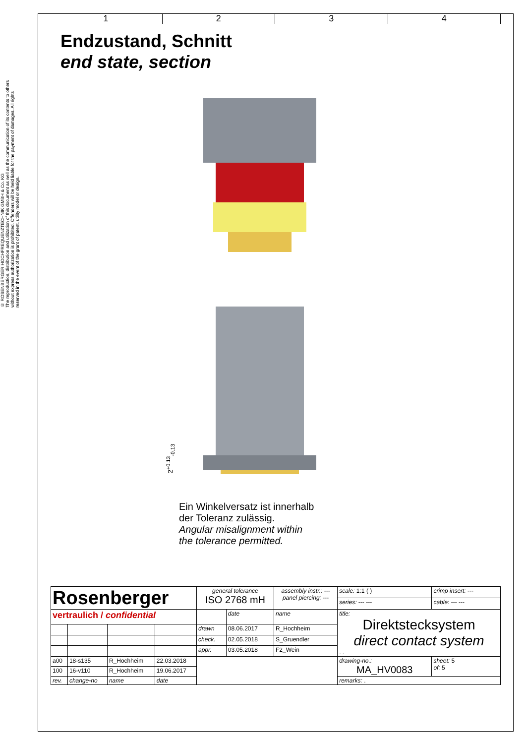© ROSENBERGER HOCHFREQUENZTECHNIK GMBH & Co. KG
The reproduction, distribution and utilization of this document as well as the communication of its contents to others without express authorization is prohibited. Offenders will be held liable for the payment of damages. All rights reserved in the event of the grant of patent, utility model or design.
1 2 3 4
Endzustand, Schnitt
end state, section
2<sup>+0.13</sup><sub>-0.13</sub>
Ein Winkelversatz ist innerhalb
der Toleranz zulässig.
Angular misalignment within
the tolerance permitted.
| Rosenberger | | | | general tolerance ISO 2768 mH | | assembly instr.: --- panel piercing: --- | scale: 1:1 ( ) | crimp insert: --- | |
| | | | | | | | series: --- --- | cable: --- --- | |
| vertraulich / confidential | | | | | date | name | title: Direktstecksystem direct contact system . . | | |
| | | | | drawn | 08.06.2017 | R_Hochheim | | | |
| | | | | check. | 02.05.2018 | S_Gruendler | | | |
| | | | | appr. | 03.05.2018 | F2_Wein | | | |
| a00 | 18-s135 | R_Hochheim | 22.03.2018 | | | | drawing-no.: MA_HV0083 | | sheet: 5 of: 5 |
| 100 | 16-v110 | R_Hochheim | 19.06.2017 | | | | | | |
| rev. | change-no | name | date | | | | remarks: . | | |